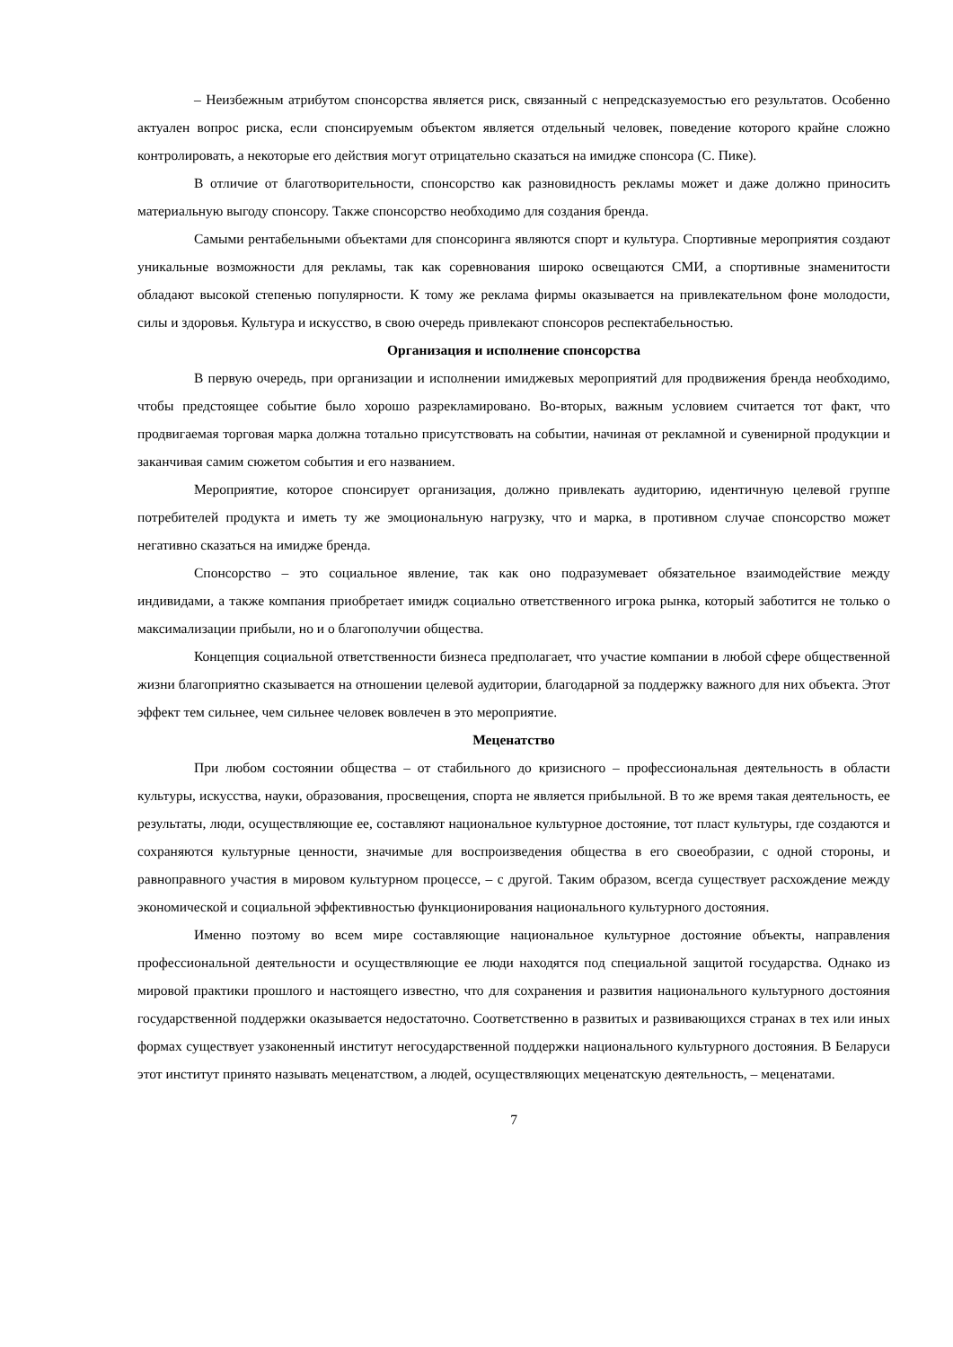– Неизбежным атрибутом спонсорства является риск, связанный с непредсказуемостью его результатов. Особенно актуален вопрос риска, если спонсируемым объектом является отдельный человек, поведение которого крайне сложно контролировать, а некоторые его действия могут отрицательно сказаться на имидже спонсора (С. Пике).
В отличие от благотворительности, спонсорство как разновидность рекламы может и даже должно приносить материальную выгоду спонсору. Также спонсорство необходимо для создания бренда.
Самыми рентабельными объектами для спонсоринга являются спорт и культура. Спортивные мероприятия создают уникальные возможности для рекламы, так как соревнования широко освещаются СМИ, а спортивные знаменитости обладают высокой степенью популярности. К тому же реклама фирмы оказывается на привлекательном фоне молодости, силы и здоровья. Культура и искусство, в свою очередь привлекают спонсоров респектабельностью.
Организация и исполнение спонсорства
В первую очередь, при организации и исполнении имиджевых мероприятий для продвижения бренда необходимо, чтобы предстоящее событие было хорошо разрекламировано. Во-вторых, важным условием считается тот факт, что продвигаемая торговая марка должна тотально присутствовать на событии, начиная от рекламной и сувенирной продукции и заканчивая самим сюжетом события и его названием.
Мероприятие, которое спонсирует организация, должно привлекать аудиторию, идентичную целевой группе потребителей продукта и иметь ту же эмоциональную нагрузку, что и марка, в противном случае спонсорство может негативно сказаться на имидже бренда.
Спонсорство – это социальное явление, так как оно подразумевает обязательное взаимодействие между индивидами, а также компания приобретает имидж социально ответственного игрока рынка, который заботится не только о максимализации прибыли, но и о благополучии общества.
Концепция социальной ответственности бизнеса предполагает, что участие компании в любой сфере общественной жизни благоприятно сказывается на отношении целевой аудитории, благодарной за поддержку важного для них объекта. Этот эффект тем сильнее, чем сильнее человек вовлечен в это мероприятие.
Меценатство
При любом состоянии общества – от стабильного до кризисного – профессиональная деятельность в области культуры, искусства, науки, образования, просвещения, спорта не является прибыльной. В то же время такая деятельность, ее результаты, люди, осуществляющие ее, составляют национальное культурное достояние, тот пласт культуры, где создаются и сохраняются культурные ценности, значимые для воспроизведения общества в его своеобразии, с одной стороны, и равноправного участия в мировом культурном процессе, – с другой. Таким образом, всегда существует расхождение между экономической и социальной эффективностью функционирования национального культурного достояния.
Именно поэтому во всем мире составляющие национальное культурное достояние объекты, направления профессиональной деятельности и осуществляющие ее люди находятся под специальной защитой государства. Однако из мировой практики прошлого и настоящего известно, что для сохранения и развития национального культурного достояния государственной поддержки оказывается недостаточно. Соответственно в развитых и развивающихся странах в тех или иных формах существует узаконенный институт негосударственной поддержки национального культурного достояния. В Беларуси этот институт принято называть меценатством, а людей, осуществляющих меценатскую деятельность, – меценатами.
7